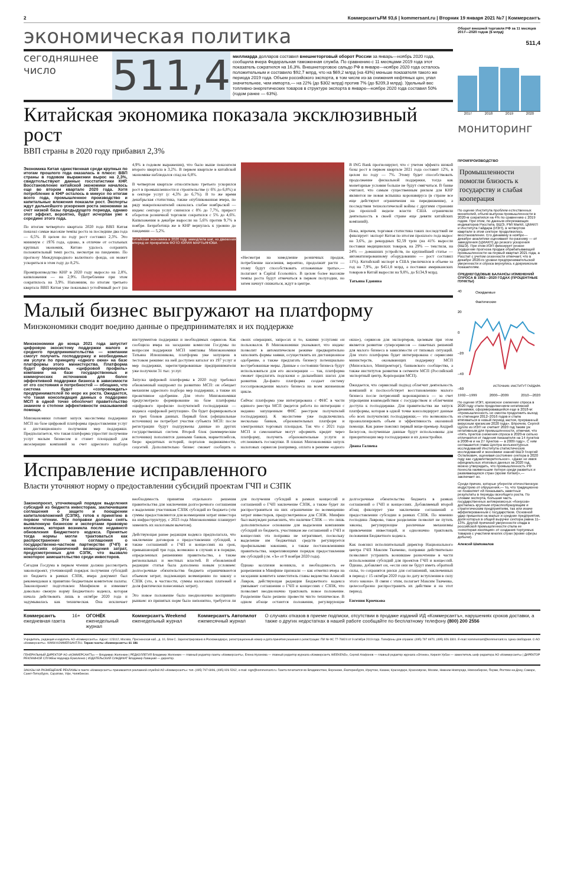2 КоммерсантъFM 93,6 | kommersant.ru | Вторник 19 января 2021 №7 | Коммерсантъ
экономическая политика
сегодняшнее число
511,4
миллиарда долларов составил внешнеторговый оборот России за январь—ноябрь 2020 года, сообщила вчера Федеральная таможенная служба. По сравнению с 11 месяцами 2019 года этот показатель сократился на 16,3%. Внешнеторговое сальдо РФ в январе—ноябре 2020 года осталось положительным и составило $92,7 млрд, что на $69,2 млрд (на 43%) меньше показателя такого же периода 2019 года. Объем российского экспорта, в том числе из-за снижения нефтяных цен, упал значительнее, чем импорта,— на 22% (до $302 млрд) против 7% (до $209,3 млрд). Удельный вес топливно-энергетических товаров в структуре экспорта в январе—ноябре 2020 года составил 50% (годом ранее — 63%).
Китайская экономика показала эксклюзивный рост
ВВП страны в 2020 году прибавил 2,3%
Экономика Китая единственная среди крупных по итогам прошлого года оказалась в плюсе: ВВП страны в годовом выражении вырос на 2,3%, свидетельствуют данные госстатистики КНР. Восстановление китайской экономики началось еще во втором квартале 2020 года. Хотя потребление в КНР осталось в минусе по итогам всего года, промышленное производство и капитальные вложения показали рост. Эксперты ждут дальнейшего ускорения роста экономики за счет низкой базы предыдущего периода, однако этот эффект, вероятно, будет исчерпан уже к середине этого года.
По итогам четвертого квартала 2020 года ВВП Китая показал самые высокие темпы роста за последние два года — 6,5%. В целом по году рост составил 2,3%. Это минимум с 1976 года, однако, в отличие от остальных крупных экономик, Китаю удалось сохранить положительный темп роста, несмотря на пандемию. По прогнозу Международного валютного фонда, он может ускориться в этом году до 8,2%.
Промпроизводство КНР в 2020 году выросло на 2,8%, капвложения — на 2,9%. Потребление при этом сократилось на 3,9%. Напомним, по итогам третьего квартала ВВП Китая уже показывал устойчивый рост (на 4,9% в годовом выражении), что было выше показателя второго квартала в 3,2%. В первом квартале в китайской экономике наблюдался спад на 6,8%.
В четвертом квартале относительно третьего ускорился рост в промышленности и строительстве (с 6% до 6,8%) и в секторе услуг (с 4,3% до 6,7%). В то же время декабрьская статистика, также опубликованная вчера, по ряду макропоказателей оказалась слабее ноябрьской — индекс сектора услуг снизился с 8% до 7,7%, прирост оборотов розничной торговли сократился с 5% до 4,6%. Капвложения в декабре выросли на 5,6% против 9,7% в ноябре. Безработица же в КНР вернулась к уровню до пандемии — 5,2%.
Китайская экономика в 2020 году замедлила шаг, но движения вперед не прекратила ФОТО ЮРИЯ МАРТЬЯНОВА
«Несмотря на замедление розничных продаж, потребление населения, вероятно, продолжит расти — этому будут способствовать отложенные траты»,— полагают в Capital Economics. В целом более высокие темпы роста будут отмечаться в первом полугодии, но затем начнут снижаться, ждут в центре.
В ING Bank прогнозируют, что с учетом эффекта низкой базы рост в первом квартале 2021 года составит 12%, в целом по году — 7%. Этому будет способствовать продолжение фискальной поддержки, тогда как монетарные условия больше не будут смягчаться. В банке считают, что самым существенным риском для КНР являются не новая вспышка коронавируса (в стране все еще действуют ограничения на передвижение), а последствия технологической войны с другими странами (на прошлой неделе власти США ограничили деятельность в своей стране еще девяти китайских компаний).
Пока, впрочем, торговая статистика таких последствий не фиксирует: экспорт Китая по итогам прошлого года вырос на 3,6%, до рекордных $2,59 трлн (на 41% выросли поставки медицинских товаров, на 29% — текстиля, на 24% — домашних устройств, по крупнейшей статье — автоматизированному оборудованию — рост составил 11%). Китайский экспорт в США увеличился в объеме за год на 7,9%, до $451,8 млрд, а поставки американских товаров в Китай выросли на 9,8%, до $134,9 млрд.
Татьяна Едовина
Малый бизнес выгружают на платформу
Минэкономики сводит воедино данные о предпринимателях и их поддержке
Минэкономики до конца 2021 года запустит цифровую экосистему поддержки малого и среднего предпринимательства — компании смогут получить господдержку и необходимые им услуги по принципу «одного окна» на базе платформы этого министерства. Платформа будет формировать «цифровой профиль» компании на базе государственных и коммерческих источников для более эффективной поддержки бизнеса в зависимости от его состояния и потребностей — обещано, что система будет «сопровождать» предпринимателей по мере их роста. Ожидается, что такая консолидация данных о поддержке МСП в одной точке обеспечит правительство знанием о степени эффективности оказываемой помощи.
Минэкономики готовит запуск экосистемы поддержки МСП на базе цифровой платформы предоставления услуг и дистанционного получения мер поддержки. Предполагается, что такая платформа упростит получение услуг малым бизнесом и станет площадкой для акселерации компаний за счет адресного подбора инструментов поддержки и необходимых сервисов. Как сообщила вчера на заседании комиссии Госдумы по вопросам поддержки МСП замглавы Минэкономики Татьяна Илюшникова, платформа уже запущена в тестовом режиме: на ней доступен каталог из 197 услуг и мер поддержки, зарегистрированные предприниматели уже получили 31 тыс. услуг.
Запуска цифровой платформы в 2020 году требовал обновленный нацпроект по развитию МСП: он обещает механизм адресного подбора мер поддержки, а также их проактивное одобрение. Для этого Минэкономики предусмотрело формирование на базе платформы «цифрового профиля» получателей господдержки — индекса «цифровой репутации». Он будет формироваться из трех блоков данных. Первый блок (официальные источники) не потребует участия субъекта МСП: после регистрации будут подгружены данные из других государственных систем. Второй блок (коммерческие источники) пополнится данными банков, маркетплейсов, бюро кредитных историй, порталов недвижимости, соцсетей. Дополнительно бизнес сможет сообщить о своих операциях, запросах и то, какими услугами он пользовался. В Минэкономики указывают, что индекс позволит в автоматическом режиме предварительно заполнять формы заявки, осуществлять их дистанционное одобрение, а также предлагать бизнесу потенциально востребованные меры. Данные о состоянии бизнеса будут использоваться для его акселерации — так, платформа сможет предлагать подсказки о дальнейших шагах для развития. Де-факто платформа создает систему госсопровождения малого бизнеса на всем жизненном цикле.
Сейчас платформа уже интегрирована с ФНС в части единого реестра МСП (ведется работа по интеграции с недавно запущенным ФНС реестром получателей господдержки). К экосистеме уже подключились несколько банков, образовательных платформ и электронных торговых площадок. Так что с 2021 года МСП и самозанятые могут оформить кредит через платформу, получить образовательные услуги и отслеживать госзакупки. В планах Минэкономики запуск налоговых сервисов (например, оплата в режиме «одного окна»), сервисов для экспортеров, целевым при этом является развитие суперсервисов — пакетных решений для малого бизнеса в зависимости от типовых ситуаций. Для этого платформа будет интегрирована с сервисами министерств, оказывающих поддержку МСП (Минсельхоз, Минпромторг), банковского сообщества, а также институтов развития в сегменте МСП (Российский экспортный центр, Корпорация МСП).
Ожидается, что сервисный подход облегчит деятельность компаний и поспособствует восстановлению малого бизнеса после потрясений коронакризиса — за счет упрощения взаимодействия с государством и облегчения доступа к господдержке. Для правительства же запуск платформы, которая в одной точке консолидирует данные обо всех получателях господдержки,— это возможность проанализировать объем и эффективность оказанной помощи. Как ранее пояснял первый вице-премьер Андрей Белоусов, полученные данные будут использованы для приоритизации мер господдержки и их донастройки.
Диана Галиева
Исправление исправленного
Власти уточняют норму о предоставлении субсидий проектам ГЧП и СЗПК
Законопроект, уточняющий порядок выделения субсидий из бюджета инвесторам, заключившим соглашения о защите и поощрении капиталовложений (СЗПК), готов к принятию в первом чтении. Эти поправки должны снять выявленную бизнесом и экспертами правовую коллизию, которая возникла после недавнего обновления Бюджетного кодекса. Принятые тогда нормы могли трактоваться как распространение на соглашения о государственно-частном партнерстве (ГЧП) и концессиях ограничений возмещения затрат, предусмотренных для СЗПК, что вызвало некоторое замешательство среди инвесторов.
Сегодня Госдума в первом чтении должна рассмотреть законопроект, уточняющий порядок получения субсидий из бюджета в рамках СЗПК, вчера документ был рекомендован к принятию бюджетным комитетом палаты. Законопроект подготовлен Минфином и изменяет довольно свежую норму Бюджетного кодекса, которая начала действовать лишь в октябре 2020 года и задумывалась как техническая. Она исключает необходимость принятия отдельного решения правительства для заключения долгосрочного соглашения о выделении участникам СЗПК субсидий из бюджета (эти суммы предоставляются для возмещения затрат инвестора на инфраструктуру, с 2023 года Минэкономики планирует заменить их налоговым вычетом).
Действующая ранее редакция кодекса предполагала, что заключение договоров о предоставлении субсидий, а также соглашений о ГЧП и концессиях на срок, превышающий три года, возможно в случаях и в порядке, определенных решениями правительства, а также региональных и местных властей. В обновленной редакции статья была дополнена новым условием: долгосрочные обязательства бюджета ограничиваются объемом затрат, подлежащих возмещению по закону о СЗПК (это, в частности, суммы налоговых платежей и доля фактически понесенных затрат).
Это новое положение было неоднозначно воспринято рынком: из принятых норм было непонятно, требуется ли для получения субсидий в рамках концессий и соглашений о ГЧП заключение СЗПК, а также будет ли распространяться на них ограничение по возмещению затрат инвесторов, предусмотренное для СЗПК. Минфин был вынужден разъяснить, что наличие СЗПК — это лишь дополнительное основание для выделения компаниям субсидий из бюджета, участникам же соглашений о ГЧП и концессиях эта поправка не затрагивает, поскольку выделение им бюджетных средств регулируется профильными законами, а также постановлениями правительства, закрепляющими порядок предоставления им субсидий (см. «Ъ» от 9 ноября 2020 года).
Однако коллизия возникла, и необходимость ее разрешения в Минфине признали — как отметил вчера на заседании комитета заместитель главы ведомства Алексей Лавров, действующая редакция Бюджетного кодекса увязывает соглашения о ГЧП и концессиях с СЗПК, что позволяет неоднозначно трактовать новое положение. Разделение было решено провести чисто техническое. В одном абзаце остаются положения, регулирующие долгосрочные обязательства бюджета в рамках соглашений о ГЧП и концессиях. Добавляемый второй абзац фиксирует уже заключение соглашений о предоставлении субсидии в рамках СЗПК. По мнению господина Лаврова, такое разделение позволит не путать законы, регулирующие различные механизмы привлечения инвестиций, и однозначно трактовать положения Бюджетного кодекса.
Как пояснил исполнительный директор Национального центра ГЧП Максим Ткаченко, поправки действительно позволяют устранить возникшее разночтение в части использования субсидий для проектов ГЧП и концессий. Однако, добавляет он, «если они не будут иметь обратной силы, то сохранятся риски для соглашений, заключенных в период с 15 октября 2020 года по дату вступления в силу этого закона». В связи с этим, полагает Максим Ткаченко, целесообразно распространить их действие и на этот период.
Евгения Крючкова
Оборот внешней торговли РФ за 11 месяцев 2017—2020 годов ($ млрд)
511,4
2017 2018 2019 2020
мониторинг
ПРОМПРОИЗВОДСТВО
Промышленности помогли близость к государству и слабая кооперация
По оценке Института проблем естественных монополий, объем выпуска промышленности в 2020-м сократился на 4% по сравнению с 2019 годом. При этом, по данным опережающих индикаторов Росстата, ВШЭ, PMI Markit, ЦМАКП и Института Гайдара (ИЭП), в четвертом квартале в этом секторе продолжилось восстановление. Его динамику в ноябре—декабре аналитики оценивают по-разному — от замедления (ЦМАКП) до резкого ускорения (ВШЭ). При этом ИЭП фиксирует резкое ухудшение прогноза продаж обрабатывающей промышленности на первый квартал 2021 года, а Росстат с учетом сезонности отмечает, что в декабре 2020-го уровни предпринимательской уверенности и спроса вернулись к докризисным показателям.
СРЕДНЕГОДОВЫЕ БАЛАНСЫ ИЗМЕНЕНИЙ СПРОСА В 1992—2020 ГОДАХ (ПРОЦЕНТНЫЕ ПУНКТЫ)
40
Ожидаемые
Фактические
20
0
–20
–40
–60
ИСТОЧНИК: ИНСТИТУТ ГАЙДАРА.
1992—1999 2000—2009 2010—2020
По оценке ИЭП, кризисное снижение спроса в 2020 году стало продолжением негативной динамики, сформировавшейся еще в 2018-м: «промышленность не смогла продолжить выход из стагнации 2012–2016 годов и стала втягиваться в новый период застоя, прерванный вирусным кризисом 2020 года». Впрочем, Сергей Цухло из ИЭП не считает 2020 год таким уж негативным для промышленности, отмечая, что «пять пунктов снижения спроса в 2020-м сильно отличаются от падения показателя на 14 пунктов в 2008-м и на 27 пунктов — в 2009 году». С ним соглашается глава Центра конъюнктурных исследований Института статистических исследований и экономики знаний ВШЭ Георгий Остапкович, оценивая состояние сектора в 2020 году как «удовлетворительное». «Даже не имея официальных итоговых данных за 2020 год, можно утверждать, что промышленность РФ понесла наименьшие потери среди развитых и развивающихся стран (кроме Китая)»,— заключает он.
Среди причин, которые уберегли отечественную индустрию от обрушения,— то, что традиционно не позволяет ей показывать заметные результаты в периоды всеобщего роста. По словам эксперта, большая часть государственных антикризисных «бонусов» досталась крупным отраслеобразующим и стратегическим предприятиям, так или иначе аффилированным с государством. Основной удар пришелся на малые и средние предприятия, доля которых в общей выручке сектора равна 11–13%. Другой причиной уверенности спада в российской промышленности стала ее «некоторая изоляция» от создания торгуемых товаров с участием многих стран (кроме сферы добычи).
Алексей Шаповалов
Коммерсантъ ежедневная газета 16+ ОГОНЁК еженедельный журнал Коммерсантъ Weekend еженедельный журнал Коммерсантъ Автопилот ежемесячный журнал О случаях отказов в приеме подписки, отсутствии в продаже изданий ИД «Коммерсантъ», нарушениях сроков доставки, а также о других недостатках в нашей работе сообщайте по бесплатному телефону (800) 200 2556
Учредитель, редакция и издатель АО «Коммерсантъ». Адрес: 123112, Москва, Пресненская наб., д. 10, блок С. Зарегистрировано в Роскомнадзоре, регистрационный номер и дата принятия решения о регистрации: ПИ № ФС 77-76924 от 9 октября 2019 года. Телефоны для справок: (495) 797 6970, (495) 926 3301. E-mail: kommersant@kommersant.ru. Цена свободная. © АО «Коммерсантъ». WWW.KOMMERSANT.RU. Тираж газеты «Коммерсантъ» 61 186
ГЕНЕРАЛЬНЫЙ ДИРЕКТОР АО «КОММЕРСАНТЪ» — Владимир Желонкин | РЕДКОЛЛЕГИЯ Владимир Желонкин — главный редактор газеты «Коммерсантъ», Елена Нусинова — главный редактор журнала «Коммерсантъ WEEKEND», Сергей Агафонов — главный редактор журнала «Огонек», Кирилл Урбан — заместитель шеф-редактора АО «Коммерсантъ» | ДИРЕКТОР РЕКЛАМНОЙ СЛУЖБЫ Надежда Ермоленко | ИЗДАТЕЛЬСКИЙ СИНДИКАТ Владимир Лавицкий — директор.
ЗАКАЗЫ НА РАЗМЕЩЕНИЕ РЕКЛАМЫ в газете «Коммерсантъ» принимаются рекламной службой АО «Коммерсантъ»: тел. (495) 797 6996, (495) 926 5262, e-mail: sign@kommersant.ru. Газета печатается во Владивостоке, Воронеже, Екатеринбурге, Иркутске, Казани, Краснодаре, Красноярске, Москве, Нижнем Новгороде, Новосибирске, Перми, Ростове-на-Дону, Самаре, Санкт-Петербурге, Саратове, Уфе, Челябинске.